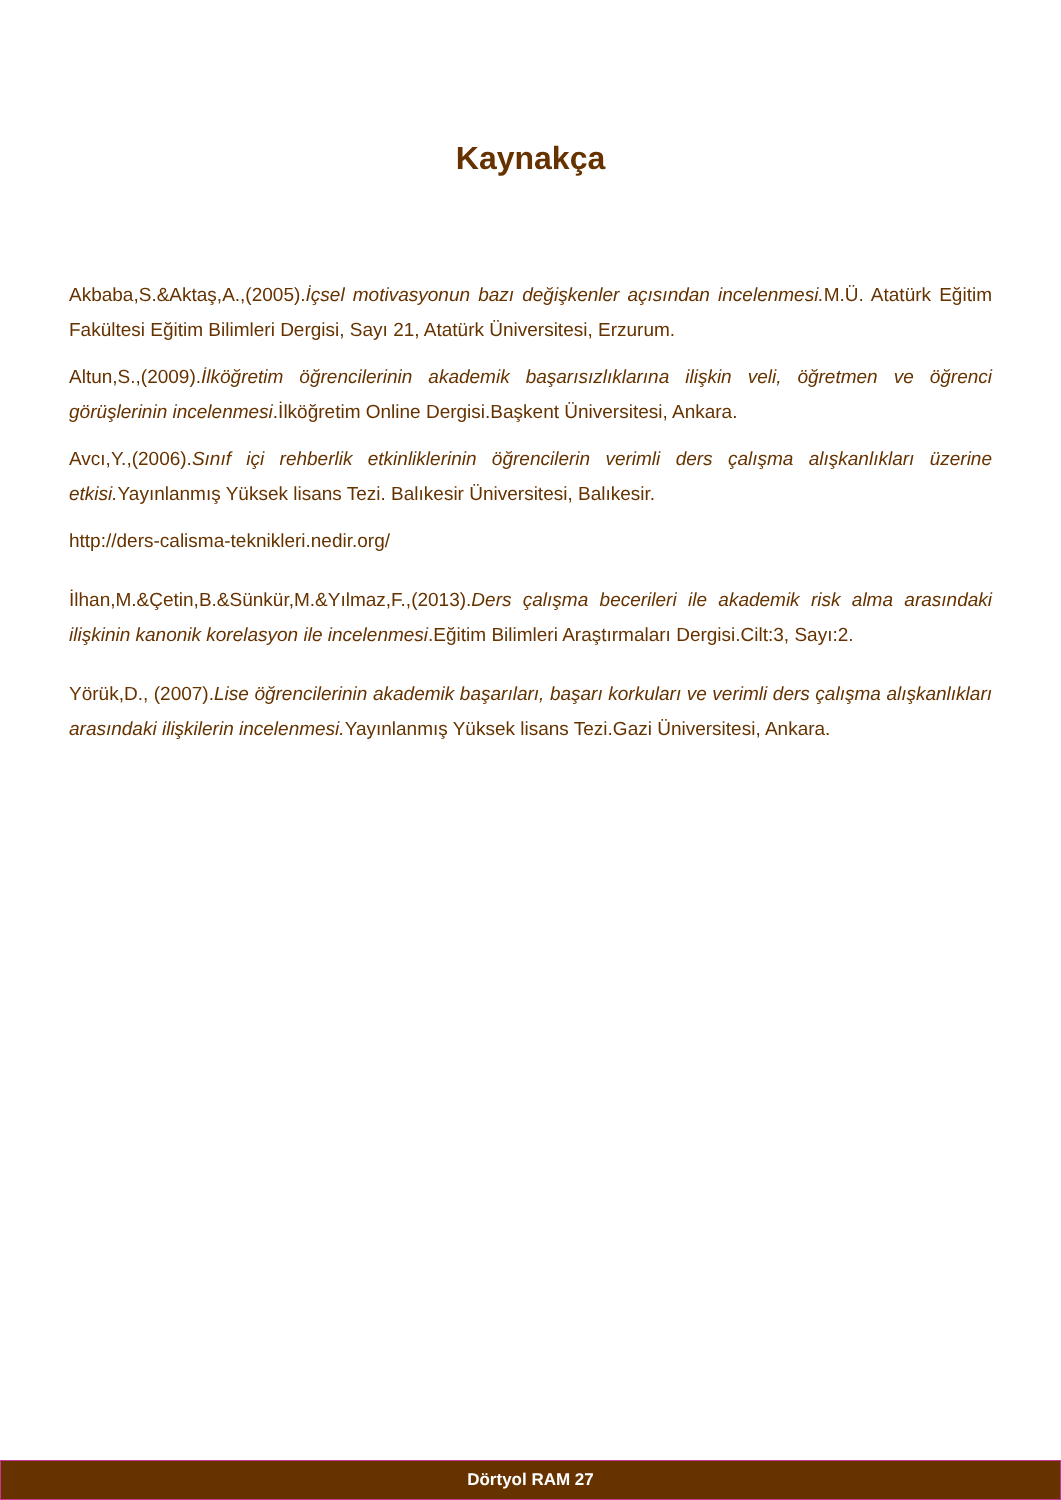Kaynakça
Akbaba,S.&Aktaş,A.,(2005).İçsel motivasyonun bazı değişkenler açısından incelenmesi. M.Ü. Atatürk Eğitim Fakültesi Eğitim Bilimleri Dergisi, Sayı 21, Atatürk Üniversitesi, Erzurum.
Altun,S.,(2009).İlköğretim öğrencilerinin akademik başarısızlıklarına ilişkin veli, öğretmen ve öğrenci görüşlerinin incelenmesi.İlköğretim Online Dergisi.Başkent Üniversitesi, Ankara.
Avcı,Y.,(2006).Sınıf içi rehberlik etkinliklerinin öğrencilerin verimli ders çalışma alışkanlıkları üzerine etkisi. Yayınlanmış Yüksek lisans Tezi. Balıkesir Üniversitesi, Balıkesir.
http://ders-calisma-teknikleri.nedir.org/
İlhan,M.&Çetin,B.&Sünkür,M.&Yılmaz,F.,(2013).Ders çalışma becerileri ile akademik risk alma arasındaki ilişkinin kanonik korelasyon ile incelenmesi.Eğitim Bilimleri Araştırmaları Dergisi.Cilt:3, Sayı:2.
Yörük,D., (2007).Lise öğrencilerinin akademik başarıları, başarı korkuları ve verimli ders çalışma alışkanlıkları arasındaki ilişkilerin incelenmesi. Yayınlanmış Yüksek lisans Tezi.Gazi Üniversitesi, Ankara.
Dörtyol RAM 27